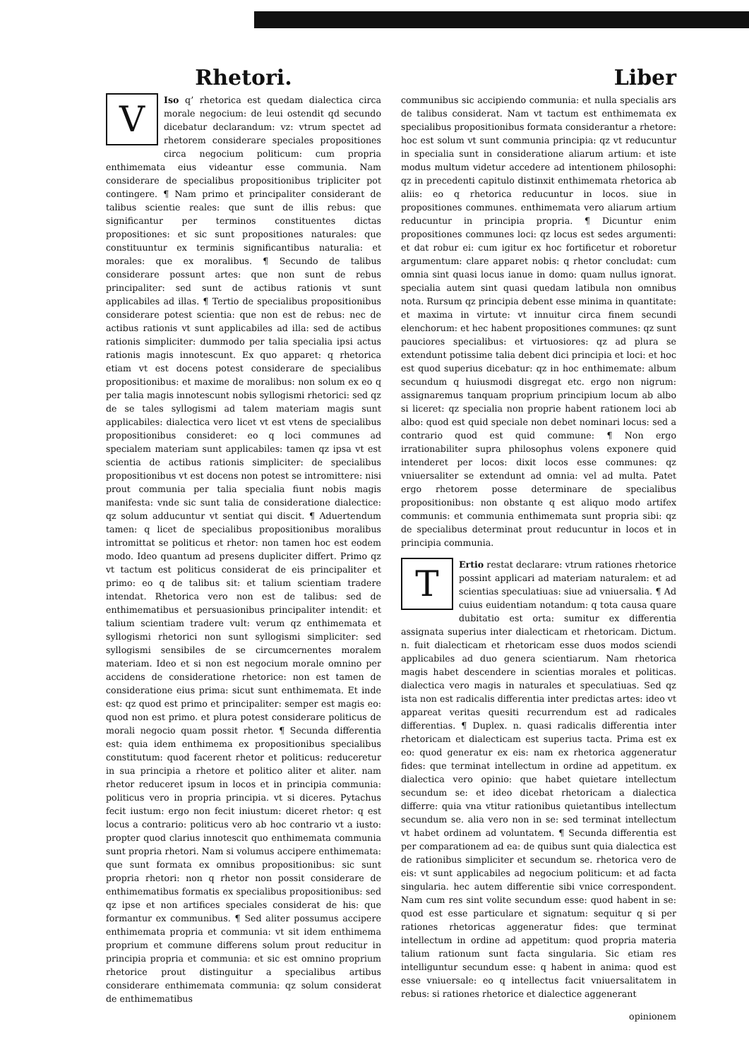Rhetori.
VIso q’ rhetorica est quedam dialectica circa morale negocium: de leui ostendit qd secundo dicebatur declarandum: vz: vtrum spectet ad rhetorem considerare speciales propositiones circa negocium politicum: cum propria enthimemata eius videantur esse communia. Nam considerare de specialibus propositionibus tripliciter pot contingere. ¶ Nam primo et principaliter considerant de talibus scientie reales: que sunt de illis rebus: que significantur per terminos constituentes dictas propositiones: et sic sunt propositiones naturales: que constituuntur ex terminis significantibus naturalia: et morales: que ex moralibus. ¶ Secundo de talibus considerare possunt artes: que non sunt de rebus principaliter: sed sunt de actibus rationis vt sunt applicabiles ad illas. ¶ Tertio de specialibus propositionibus considerare potest scientia: que non est de rebus: nec de actibus rationis vt sunt applicabiles ad illa: sed de actibus rationis simpliciter: dummodo per talia specialia ipsi actus rationis magis innotescunt. Ex quo apparet: q rhetorica etiam vt est docens potest considerare de specialibus propositionibus: et maxime de moralibus: non solum ex eo q per talia magis innotescunt nobis syllogismi rhetorici: sed qz de se tales syllogismi ad talem materiam magis sunt applicabiles: dialectica vero licet vt est vtens de specialibus propositionibus consideret: eo q loci communes ad specialem materiam sunt applicabiles: tamen qz ipsa vt est scientia de actibus rationis simpliciter: de specialibus propositionibus vt est docens non potest se intromittere: nisi prout communia per talia specialia fiunt nobis magis manifesta: vnde sic sunt talia de consideratione dialectice: qz solum adducuntur vt sentiat qui discit. ¶ Aduertendum tamen: q licet de specialibus propositionibus moralibus intromittat se politicus et rhetor: non tamen hoc est eodem modo. Ideo quantum ad presens dupliciter differt. Primo qz vt tactum est politicus considerat de eis principaliter et primo: eo q de talibus sit: et talium scientiam tradere intendat. Rhetorica vero non est de talibus: sed de enthimematibus et persuasionibus principaliter intendit: et talium scientiam tradere vult: verum qz enthimemata et syllogismi rhetorici non sunt syllogismi simpliciter: sed syllogismi sensibiles de se circumcernentes moralem materiam. Ideo et si non est negocium morale omnino per accidens de consideratione rhetorice: non est tamen de consideratione eius prima: sicut sunt enthimemata. Et inde est: qz quod est primo et principaliter: semper est magis eo: quod non est primo. et plura potest considerare politicus de morali negocio quam possit rhetor. ¶ Secunda differentia est: quia idem enthimema ex propositionibus specialibus constitutum: quod facerent rhetor et politicus: reduceretur in sua principia a rhetore et politico aliter et aliter. nam rhetor reduceret ipsum in locos et in principia communia: politicus vero in propria principia. vt si diceres. Pytachus fecit iustum: ergo non fecit iniustum: diceret rhetor: q est locus a contrario: politicus vero ab hoc contrario vt a iusto: propter quod clarius innotescit quo enthimemata communia sunt propria rhetori. Nam si volumus accipere enthimemata: que sunt formata ex omnibus propositionibus: sic sunt propria rhetori: non q rhetor non possit considerare de enthimematibus formatis ex specialibus propositionibus: sed qz ipse et non artifices speciales considerat de his: que formantur ex communibus. ¶ Sed aliter possumus accipere enthimemata propria et communia: vt sit idem enthimema proprium et commune differens solum prout reducitur in principia propria et communia: et sic est omnino proprium rhetorice prout distinguitur a specialibus artibus considerare enthimemata communia: qz solum considerat de enthimematibus
Liber
communibus sic accipiendo communia: et nulla specialis ars de talibus considerat. Nam vt tactum est enthimemata ex specialibus propositionibus formata considerantur a rhetore: hoc est solum vt sunt communia principia: qz vt reducuntur in specialia sunt in consideratione aliarum artium: et iste modus multum videtur accedere ad intentionem philosophi: qz in precedenti capitulo distinxit enthimemata rhetorica ab aliis: eo q rhetorica reducuntur in locos. siue in propositiones communes. enthimemata vero aliarum artium reducuntur in principia propria. ¶ Dicuntur enim propositiones communes loci: qz locus est sedes argumenti: et dat robur ei: cum igitur ex hoc fortificetur et roboretur argumentum: clare apparet nobis: q rhetor concludat: cum omnia sint quasi locus ianue in domo: quam nullus ignorat. specialia autem sint quasi quedam latibula non omnibus nota. Rursum qz principia debent esse minima in quantitate: et maxima in virtute: vt innuitur circa finem secundi elenchorum: et hec habent propositiones communes: qz sunt pauciores specialibus: et virtuosiores: qz ad plura se extendunt potissime talia debent dici principia et loci: et hoc est quod superius dicebatur: qz in hoc enthimemate: album secundum q huiusmodi disgregat etc. ergo non nigrum: assignaremus tanquam proprium principium locum ab albo si liceret: qz specialia non proprie habent rationem loci ab albo: quod est quid speciale non debet nominari locus: sed a contrario quod est quid commune: ¶ Non ergo irrationabiliter supra philosophus volens exponere quid intenderet per locos: dixit locos esse communes: qz vniuersaliter se extendunt ad omnia: vel ad multa. Patet ergo rhetorem posse determinare de specialibus propositionibus: non obstante q est aliquo modo artifex communis: et communia enthimemata sunt propria sibi: qz de specialibus determinat prout reducuntur in locos et in principia communia.
TErtio restat declarare: vtrum rationes rhetorice possint applicari ad materiam naturalem: et ad scientias speculatiuas: siue ad vniuersalia. ¶ Ad cuius euidentiam notandum: q tota causa quare dubitatio est orta: sumitur ex differentia assignata superius inter dialecticam et rhetoricam. Dictum. n. fuit dialecticam et rhetoricam esse duos modos sciendi applicabiles ad duo genera scientiarum. Nam rhetorica magis habet descendere in scientias morales et politicas. dialectica vero magis in naturales et speculatiuas. Sed qz ista non est radicalis differentia inter predictas artes: ideo vt appareat veritas quesiti recurrendum est ad radicales differentias. ¶ Duplex. n. quasi radicalis differentia inter rhetoricam et dialecticam est superius tacta. Prima est ex eo: quod generatur ex eis: nam ex rhetorica aggeneratur fides: que terminat intellectum in ordine ad appetitum. ex dialectica vero opinio: que habet quietare intellectum secundum se: et ideo dicebat rhetoricam a dialectica differre: quia vna vtitur rationibus quietantibus intellectum secundum se. alia vero non in se: sed terminat intellectum vt habet ordinem ad voluntatem. ¶ Secunda differentia est per comparationem ad ea: de quibus sunt quia dialectica est de rationibus simpliciter et secundum se. rhetorica vero de eis: vt sunt applicabiles ad negocium politicum: et ad facta singularia. hec autem differentie sibi vnice correspondent. Nam cum res sint volite secundum esse: quod habent in se: quod est esse particulare et signatum: sequitur q si per rationes rhetoricas aggeneratur fides: que terminat intellectum in ordine ad appetitum: quod propria materia talium rationum sunt facta singularia. Sic etiam res intelliguntur secundum esse: q habent in anima: quod est esse vniuersale: eo q intellectus facit vniuersalitatem in rebus: si rationes rhetorice et dialectice aggenerant
opinionem